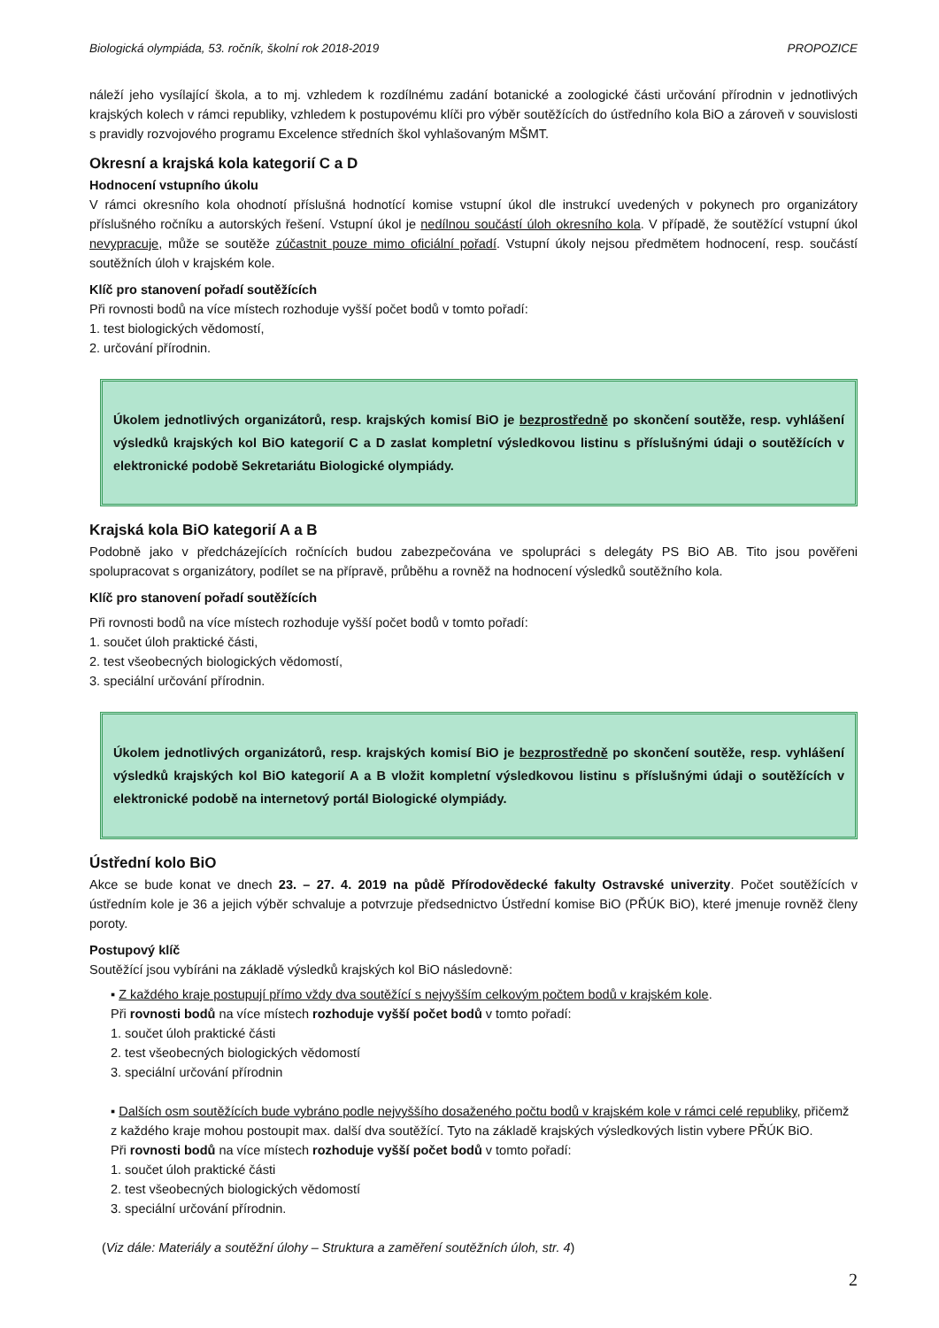Biologická olympiáda, 53. ročník, školní rok 2018-2019 PROPOZICE
náleží jeho vysílající škola, a to mj. vzhledem k rozdílnému zadání botanické a zoologické části určování přírodnin v jednotlivých krajských kolech v rámci republiky, vzhledem k postupovému klíči pro výběr soutěžících do ústředního kola BiO a zároveň v souvislosti s pravidly rozvojového programu Excelence středních škol vyhlašovaným MŠMT.
Okresní a krajská kola kategorií C a D
Hodnocení vstupního úkolu
V rámci okresního kola ohodnotí příslušná hodnotící komise vstupní úkol dle instrukcí uvedených v pokynech pro organizátory příslušného ročníku a autorských řešení. Vstupní úkol je nedílnou součástí úloh okresního kola. V případě, že soutěžící vstupní úkol nevypracuje, může se soutěže zúčastnit pouze mimo oficiální pořadí. Vstupní úkoly nejsou předmětem hodnocení, resp. součástí soutěžních úloh v krajském kole.
Klíč pro stanovení pořadí soutěžících
Při rovnosti bodů na více místech rozhoduje vyšší počet bodů v tomto pořadí:
1. test biologických vědomostí,
2. určování přírodnin.
Úkolem jednotlivých organizátorů, resp. krajských komisí BiO je bezprostředně po skončení soutěže, resp. vyhlášení výsledků krajských kol BiO kategorií C a D zaslat kompletní výsledkovou listinu s příslušnými údaji o soutěžících v elektronické podobě Sekretariátu Biologické olympiády.
Krajská kola BiO kategorií A a B
Podobně jako v předcházejících ročnících budou zabezpečována ve spolupráci s delegáty PS BiO AB. Tito jsou pověřeni spolupracovat s organizátory, podílet se na přípravě, průběhu a rovněž na hodnocení výsledků soutěžního kola.
Klíč pro stanovení pořadí soutěžících
Při rovnosti bodů na více místech rozhoduje vyšší počet bodů v tomto pořadí:
1. součet úloh praktické části,
2. test všeobecných biologických vědomostí,
3. speciální určování přírodnin.
Úkolem jednotlivých organizátorů, resp. krajských komisí BiO je bezprostředně po skončení soutěže, resp. vyhlášení výsledků krajských kol BiO kategorií A a B vložit kompletní výsledkovou listinu s příslušnými údaji o soutěžících v elektronické podobě na internetový portál Biologické olympiády.
Ústřední kolo BiO
Akce se bude konat ve dnech 23. – 27. 4. 2019 na půdě Přírodovědecké fakulty Ostravské univerzity. Počet soutěžících v ústředním kole je 36 a jejich výběr schvaluje a potvrzuje předsednictvo Ústřední komise BiO (PŘÚK BiO), které jmenuje rovněž členy poroty.
Postupový klíč
Soutěžící jsou vybíráni na základě výsledků krajských kol BiO následovně:
▪ Z každého kraje postupují přímo vždy dva soutěžící s nejvyšším celkovým počtem bodů v krajském kole.
Při rovnosti bodů na více místech rozhoduje vyšší počet bodů v tomto pořadí:
1. součet úloh praktické části
2. test všeobecných biologických vědomostí
3. speciální určování přírodnin
▪ Dalších osm soutěžících bude vybráno podle nejvyššího dosaženého počtu bodů v krajském kole v rámci celé republiky, přičemž z každého kraje mohou postoupit max. další dva soutěžící. Tyto na základě krajských výsledkových listin vybere PŘÚK BiO.
Při rovnosti bodů na více místech rozhoduje vyšší počet bodů v tomto pořadí:
1. součet úloh praktické části
2. test všeobecných biologických vědomostí
3. speciální určování přírodnin.
(Viz dále: Materiály a soutěžní úlohy – Struktura a zaměření soutěžních úloh, str. 4)
2